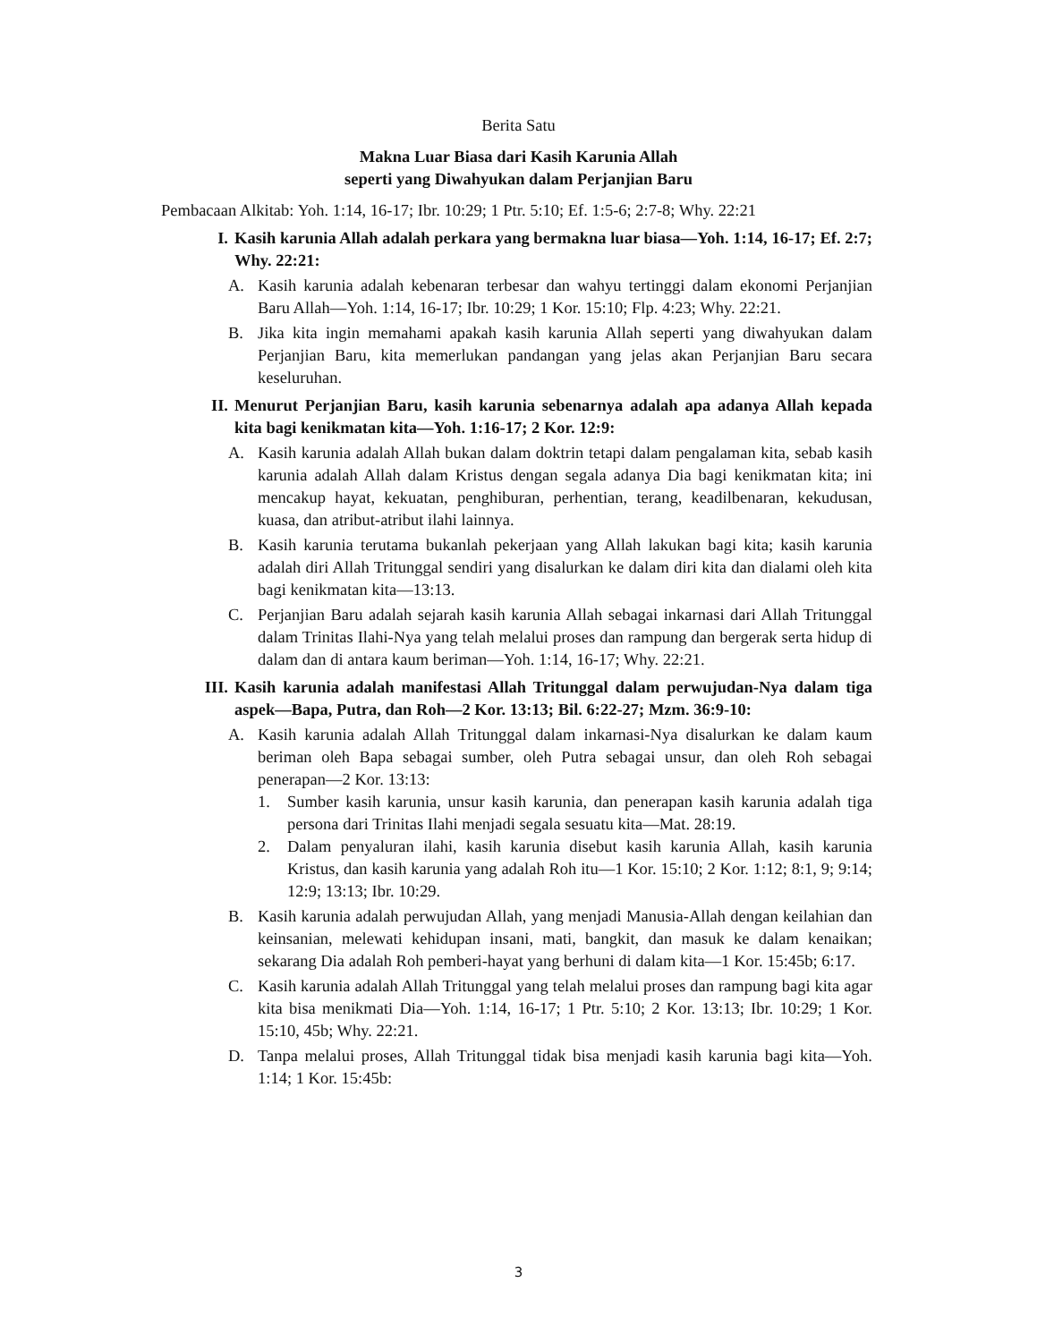Berita Satu
Makna Luar Biasa dari Kasih Karunia Allah
seperti yang Diwahyukan dalam Perjanjian Baru
Pembacaan Alkitab: Yoh. 1:14, 16-17; Ibr. 10:29; 1 Ptr. 5:10; Ef. 1:5-6; 2:7-8; Why. 22:21
I. Kasih karunia Allah adalah perkara yang bermakna luar biasa—Yoh. 1:14, 16-17; Ef. 2:7; Why. 22:21:
A. Kasih karunia adalah kebenaran terbesar dan wahyu tertinggi dalam ekonomi Perjanjian Baru Allah—Yoh. 1:14, 16-17; Ibr. 10:29; 1 Kor. 15:10; Flp. 4:23; Why. 22:21.
B. Jika kita ingin memahami apakah kasih karunia Allah seperti yang diwahyukan dalam Perjanjian Baru, kita memerlukan pandangan yang jelas akan Perjanjian Baru secara keseluruhan.
II. Menurut Perjanjian Baru, kasih karunia sebenarnya adalah apa adanya Allah kepada kita bagi kenikmatan kita—Yoh. 1:16-17; 2 Kor. 12:9:
A. Kasih karunia adalah Allah bukan dalam doktrin tetapi dalam pengalaman kita, sebab kasih karunia adalah Allah dalam Kristus dengan segala adanya Dia bagi kenikmatan kita; ini mencakup hayat, kekuatan, penghiburan, perhentian, terang, keadilbenaran, kekudusan, kuasa, dan atribut-atribut ilahi lainnya.
B. Kasih karunia terutama bukanlah pekerjaan yang Allah lakukan bagi kita; kasih karunia adalah diri Allah Tritunggal sendiri yang disalurkan ke dalam diri kita dan dialami oleh kita bagi kenikmatan kita—13:13.
C. Perjanjian Baru adalah sejarah kasih karunia Allah sebagai inkarnasi dari Allah Tritunggal dalam Trinitas Ilahi-Nya yang telah melalui proses dan rampung dan bergerak serta hidup di dalam dan di antara kaum beriman—Yoh. 1:14, 16-17; Why. 22:21.
III. Kasih karunia adalah manifestasi Allah Tritunggal dalam perwujudan-Nya dalam tiga aspek—Bapa, Putra, dan Roh—2 Kor. 13:13; Bil. 6:22-27; Mzm. 36:9-10:
A. Kasih karunia adalah Allah Tritunggal dalam inkarnasi-Nya disalurkan ke dalam kaum beriman oleh Bapa sebagai sumber, oleh Putra sebagai unsur, dan oleh Roh sebagai penerapan—2 Kor. 13:13:
1. Sumber kasih karunia, unsur kasih karunia, dan penerapan kasih karunia adalah tiga persona dari Trinitas Ilahi menjadi segala sesuatu kita—Mat. 28:19.
2. Dalam penyaluran ilahi, kasih karunia disebut kasih karunia Allah, kasih karunia Kristus, dan kasih karunia yang adalah Roh itu—1 Kor. 15:10; 2 Kor. 1:12; 8:1, 9; 9:14; 12:9; 13:13; Ibr. 10:29.
B. Kasih karunia adalah perwujudan Allah, yang menjadi Manusia-Allah dengan keilahian dan keinsanian, melewati kehidupan insani, mati, bangkit, dan masuk ke dalam kenaikan; sekarang Dia adalah Roh pemberi-hayat yang berhuni di dalam kita—1 Kor. 15:45b; 6:17.
C. Kasih karunia adalah Allah Tritunggal yang telah melalui proses dan rampung bagi kita agar kita bisa menikmati Dia—Yoh. 1:14, 16-17; 1 Ptr. 5:10; 2 Kor. 13:13; Ibr. 10:29; 1 Kor. 15:10, 45b; Why. 22:21.
D. Tanpa melalui proses, Allah Tritunggal tidak bisa menjadi kasih karunia bagi kita—Yoh. 1:14; 1 Kor. 15:45b:
3